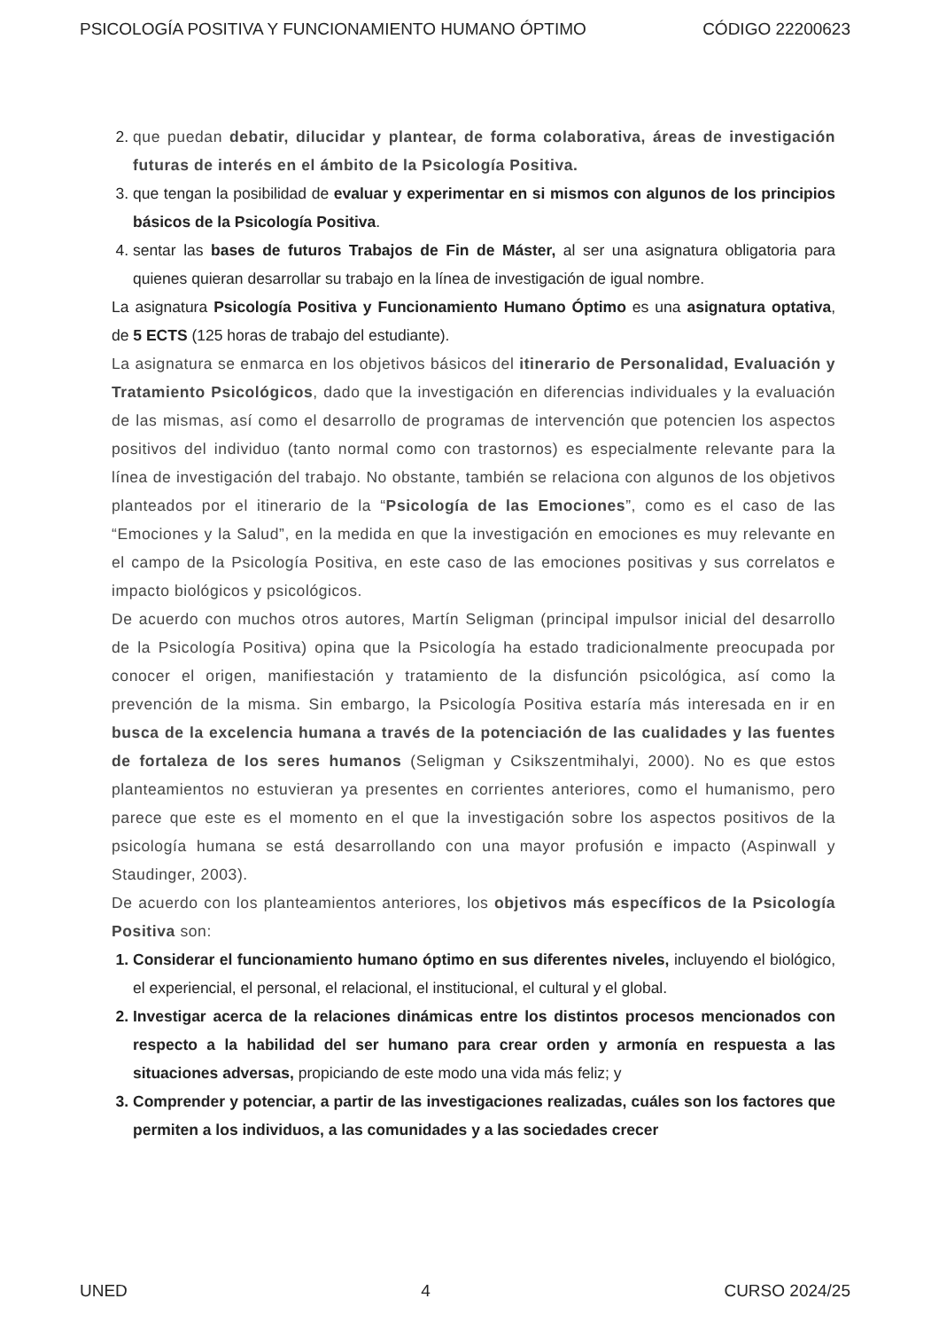PSICOLOGÍA POSITIVA Y FUNCIONAMIENTO HUMANO ÓPTIMO CÓDIGO 22200623
2. que puedan debatir, dilucidar y plantear, de forma colaborativa, áreas de investigación futuras de interés en el ámbito de la Psicología Positiva.
3. que tengan la posibilidad de evaluar y experimentar en si mismos con algunos de los principios básicos de la Psicología Positiva.
4. sentar las bases de futuros Trabajos de Fin de Máster, al ser una asignatura obligatoria para quienes quieran desarrollar su trabajo en la línea de investigación de igual nombre.
La asignatura Psicología Positiva y Funcionamiento Humano Óptimo es una asignatura optativa, de 5 ECTS (125 horas de trabajo del estudiante).
La asignatura se enmarca en los objetivos básicos del itinerario de Personalidad, Evaluación y Tratamiento Psicológicos, dado que la investigación en diferencias individuales y la evaluación de las mismas, así como el desarrollo de programas de intervención que potencien los aspectos positivos del individuo (tanto normal como con trastornos) es especialmente relevante para la línea de investigación del trabajo. No obstante, también se relaciona con algunos de los objetivos planteados por el itinerario de la “Psicología de las Emociones”, como es el caso de las “Emociones y la Salud”, en la medida en que la investigación en emociones es muy relevante en el campo de la Psicología Positiva, en este caso de las emociones positivas y sus correlatos e impacto biológicos y psicológicos.
De acuerdo con muchos otros autores, Martín Seligman (principal impulsor inicial del desarrollo de la Psicología Positiva) opina que la Psicología ha estado tradicionalmente preocupada por conocer el origen, manifiestación y tratamiento de la disfunción psicológica, así como la prevención de la misma. Sin embargo, la Psicología Positiva estaría más interesada en ir en busca de la excelencia humana a través de la potenciación de las cualidades y las fuentes de fortaleza de los seres humanos (Seligman y Csikszentmihalyi, 2000). No es que estos planteamientos no estuvieran ya presentes en corrientes anteriores, como el humanismo, pero parece que este es el momento en el que la investigación sobre los aspectos positivos de la psicología humana se está desarrollando con una mayor profusión e impacto (Aspinwall y Staudinger, 2003).
De acuerdo con los planteamientos anteriores, los objetivos más específicos de la Psicología Positiva son:
1. Considerar el funcionamiento humano óptimo en sus diferentes niveles, incluyendo el biológico, el experiencial, el personal, el relacional, el institucional, el cultural y el global.
2. Investigar acerca de la relaciones dinámicas entre los distintos procesos mencionados con respecto a la habilidad del ser humano para crear orden y armonía en respuesta a las situaciones adversas, propiciando de este modo una vida más feliz; y
3. Comprender y potenciar, a partir de las investigaciones realizadas, cuáles son los factores que permiten a los individuos, a las comunidades y a las sociedades crecer
UNED 4 CURSO 2024/25